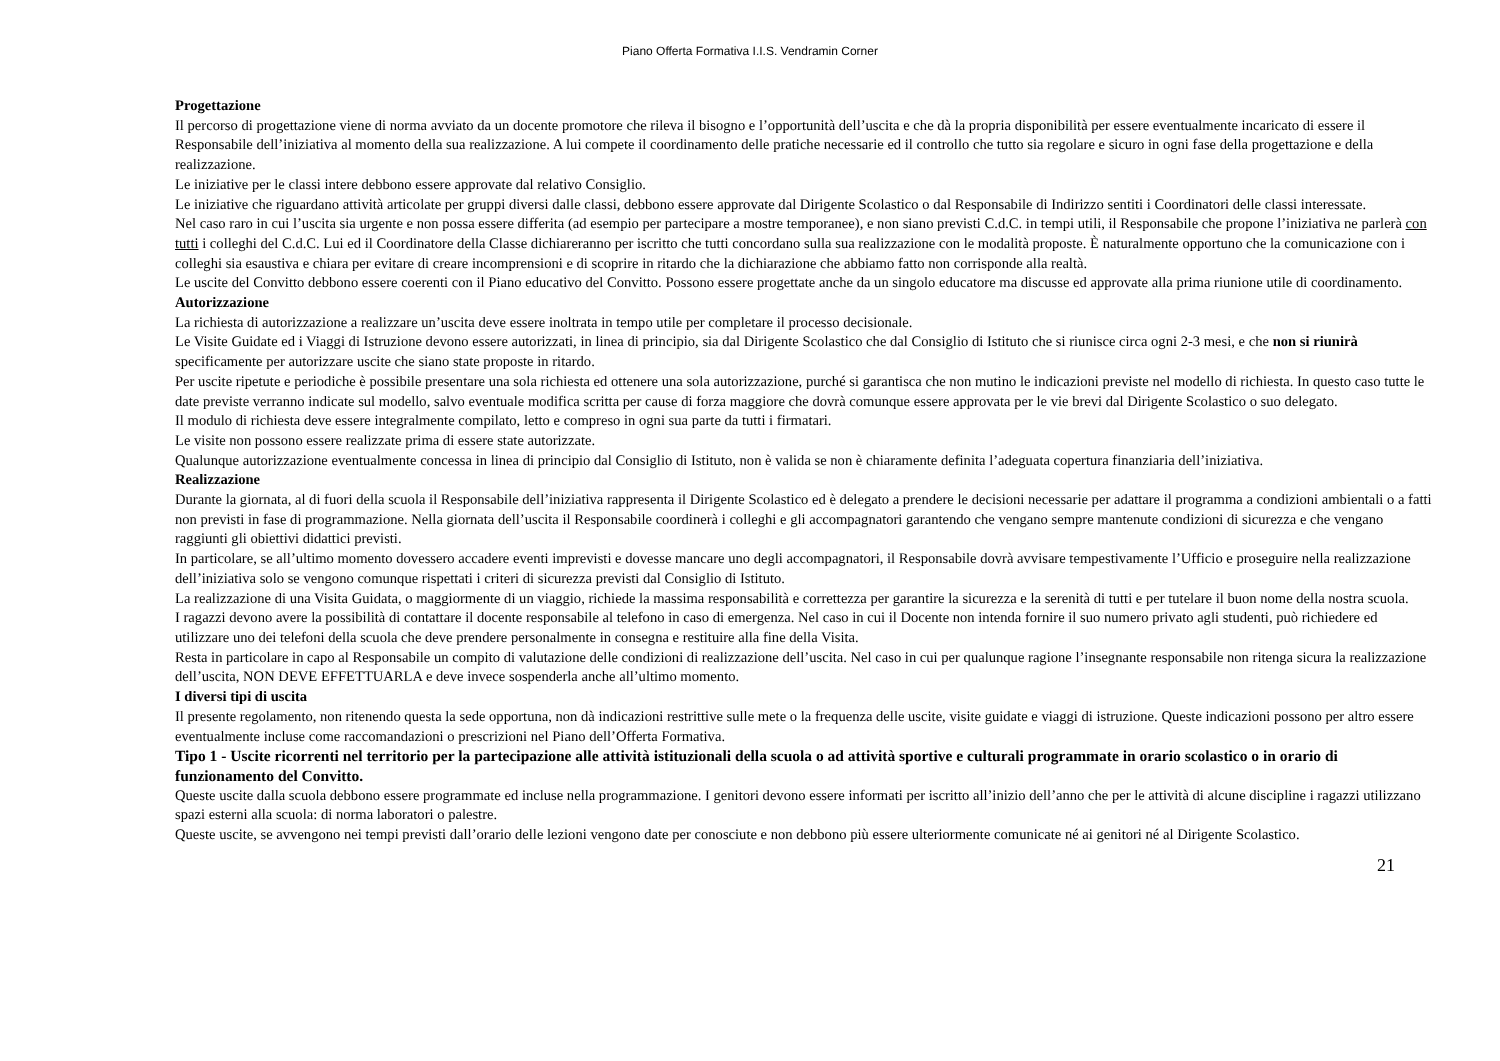Piano Offerta Formativa I.I.S. Vendramin Corner
Progettazione
Il percorso di progettazione viene di norma avviato da un docente promotore che rileva il bisogno e l’opportunità dell’uscita e che dà la propria disponibilità per essere eventualmente incaricato di essere il Responsabile dell’iniziativa al momento della sua realizzazione. A lui compete il coordinamento delle pratiche necessarie ed il controllo che tutto sia regolare e sicuro in ogni fase della progettazione e della realizzazione.
Le iniziative per le classi intere debbono essere approvate dal relativo Consiglio.
Le iniziative che riguardano attività articolate per gruppi diversi dalle classi, debbono essere approvate dal Dirigente Scolastico o dal Responsabile di Indirizzo sentiti i Coordinatori delle classi interessate.
Nel caso raro in cui l’uscita sia urgente e non possa essere differita (ad esempio per partecipare a mostre temporanee), e non siano previsti C.d.C. in tempi utili, il Responsabile che propone l’iniziativa ne parlerà con tutti i colleghi del C.d.C. Lui ed il Coordinatore della Classe dichiareranno per iscritto che tutti concordano sulla sua realizzazione con le modalità proposte. È naturalmente opportuno che la comunicazione con i colleghi sia esaustiva e chiara per evitare di creare incomprensioni e di scoprire in ritardo che la dichiarazione che abbiamo fatto non corrisponde alla realtà.
Le uscite del Convitto debbono essere coerenti con il Piano educativo del Convitto. Possono essere progettate anche da un singolo educatore ma discusse ed approvate alla prima riunione utile di coordinamento.
Autorizzazione
La richiesta di autorizzazione a realizzare un’uscita deve essere inoltrata in tempo utile per completare il processo decisionale.
Le Visite Guidate ed i Viaggi di Istruzione devono essere autorizzati, in linea di principio, sia dal Dirigente Scolastico che dal Consiglio di Istituto che si riunisce circa ogni 2-3 mesi, e che non si riunirà specificamente per autorizzare uscite che siano state proposte in ritardo.
Per uscite ripetute e periodiche è possibile presentare una sola richiesta ed ottenere una sola autorizzazione, purché si garantisca che non mutino le indicazioni previste nel modello di richiesta. In questo caso tutte le date previste verranno indicate sul modello, salvo eventuale modifica scritta per cause di forza maggiore che dovrà comunque essere approvata per le vie brevi dal Dirigente Scolastico o suo delegato.
Il modulo di richiesta deve essere integralmente compilato, letto e compreso in ogni sua parte da tutti i firmatari.
Le visite non possono essere realizzate prima di essere state autorizzate.
Qualunque autorizzazione eventualmente concessa in linea di principio dal Consiglio di Istituto, non è valida se non è chiaramente definita l’adeguata copertura finanziaria dell’iniziativa.
Realizzazione
Durante la giornata, al di fuori della scuola il Responsabile dell’iniziativa rappresenta il Dirigente Scolastico ed è delegato a prendere le decisioni necessarie per adattare il programma a condizioni ambientali o a fatti non previsti in fase di programmazione. Nella giornata dell’uscita il Responsabile coordinerà i colleghi e gli accompagnatori garantendo che vengano sempre mantenute condizioni di sicurezza e che vengano raggiunti gli obiettivi didattici previsti.
In particolare, se all’ultimo momento dovessero accadere eventi imprevisti e dovesse mancare uno degli accompagnatori, il Responsabile dovrà avvisare tempestivamente l’Ufficio e proseguire nella realizzazione dell’iniziativa solo se vengono comunque rispettati i criteri di sicurezza previsti dal Consiglio di Istituto.
La realizzazione di una Visita Guidata, o maggiormente di un viaggio, richiede la massima responsabilità e correttezza per garantire la sicurezza e la serenità di tutti e per tutelare il buon nome della nostra scuola.
I ragazzi devono avere la possibilità di contattare il docente responsabile al telefono in caso di emergenza. Nel caso in cui il Docente non intenda fornire il suo numero privato agli studenti, può richiedere ed utilizzare uno dei telefoni della scuola che deve prendere personalmente in consegna e restituire alla fine della Visita.
Resta in particolare in capo al Responsabile un compito di valutazione delle condizioni di realizzazione dell’uscita. Nel caso in cui per qualunque ragione l’insegnante responsabile non ritenga sicura la realizzazione dell’uscita, NON DEVE EFFETTUARLA e deve invece sospenderla anche all’ultimo momento.
I diversi tipi di uscita
Il presente regolamento, non ritenendo questa la sede opportuna, non dà indicazioni restrittive sulle mete o la frequenza delle uscite, visite guidate e viaggi di istruzione. Queste indicazioni possono per altro essere eventualmente incluse come raccomandazioni o prescrizioni nel Piano dell’Offerta Formativa.
Tipo 1 - Uscite ricorrenti nel territorio per la partecipazione alle attività istituzionali della scuola o ad attività sportive e culturali programmate in orario scolastico o in orario di funzionamento del Convitto.
Queste uscite dalla scuola debbono essere programmate ed incluse nella programmazione. I genitori devono essere informati per iscritto all’inizio dell’anno che per le attività di alcune discipline i ragazzi utilizzano spazi esterni alla scuola: di norma laboratori o palestre.
Queste uscite, se avvengono nei tempi previsti dall’orario delle lezioni vengono date per conosciute e non debbono più essere ulteriormente comunicate né ai genitori né al Dirigente Scolastico.
21